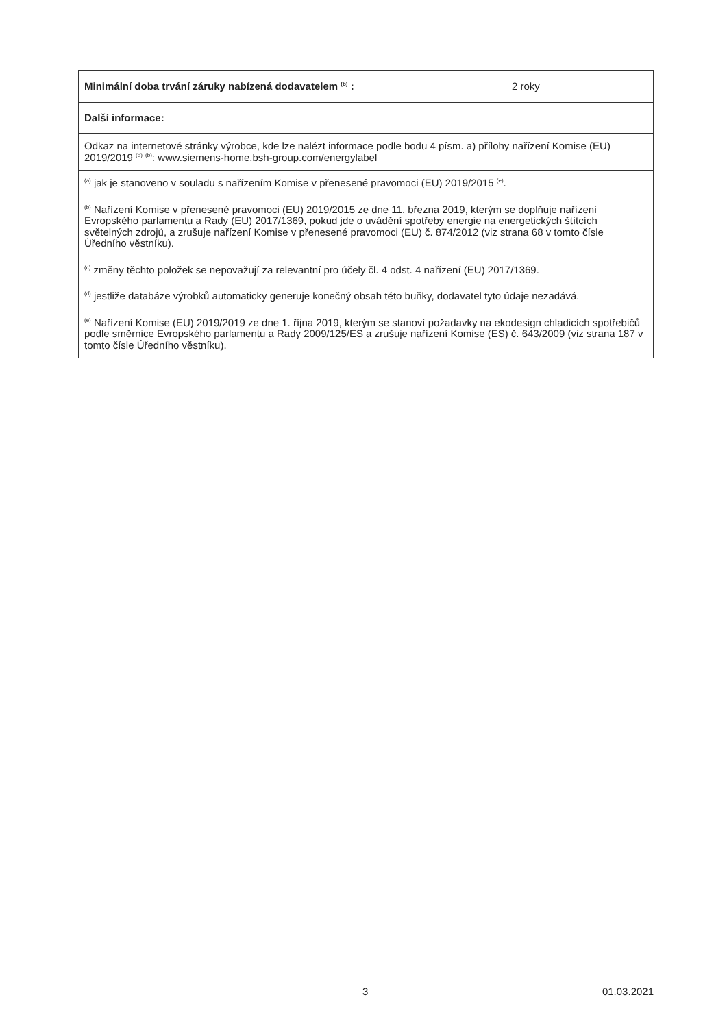| Minimální doba trvání záruky nabízená dodavatelem <sup>(b)</sup> : | 2 roky |
| Další informace: | |
| Odkaz na internetové stránky výrobce, kde lze nalézt informace podle bodu 4 písm. a) přílohy nařízení Komise (EU) 2019/2019 <sup>(d)</sup> <sup>(b)</sup>: www.siemens-home.bsh-group.com/energylabel | |
| <sup>(a)</sup> jak je stanoveno v souladu s nařízením Komise v přenesené pravomoci (EU) 2019/2015 <sup>(e)</sup>. <sup>(b)</sup> Nařízení Komise v přenesené pravomoci (EU) 2019/2015 ze dne 11. března 2019, kterým se doplňuje nařízení Evropského parlamentu a Rady (EU) 2017/1369, pokud jde o uvádění spotřeby energie na energetických štítcích světelných zdrojů, a zrušuje nařízení Komise v přenesené pravomoci (EU) č. 874/2012 (viz strana 68 v tomto čísle Úředního věstníku). <sup>(c)</sup> změny těchto položek se nepovažují za relevantní pro účely čl. 4 odst. 4 nařízení (EU) 2017/1369. <sup>(d)</sup> jestliže databáze výrobků automaticky generuje konečný obsah této buňky, dodavatel tyto údaje nezadává. <sup>(e)</sup> Nařízení Komise (EU) 2019/2019 ze dne 1. října 2019, kterým se stanoví požadavky na ekodesign chladicích spotřebičů podle směrnice Evropského parlamentu a Rady 2009/125/ES a zrušuje nařízení Komise (ES) č. 643/2009 (viz strana 187 v tomto čísle Úředního věstníku). | |
3 01.03.2021